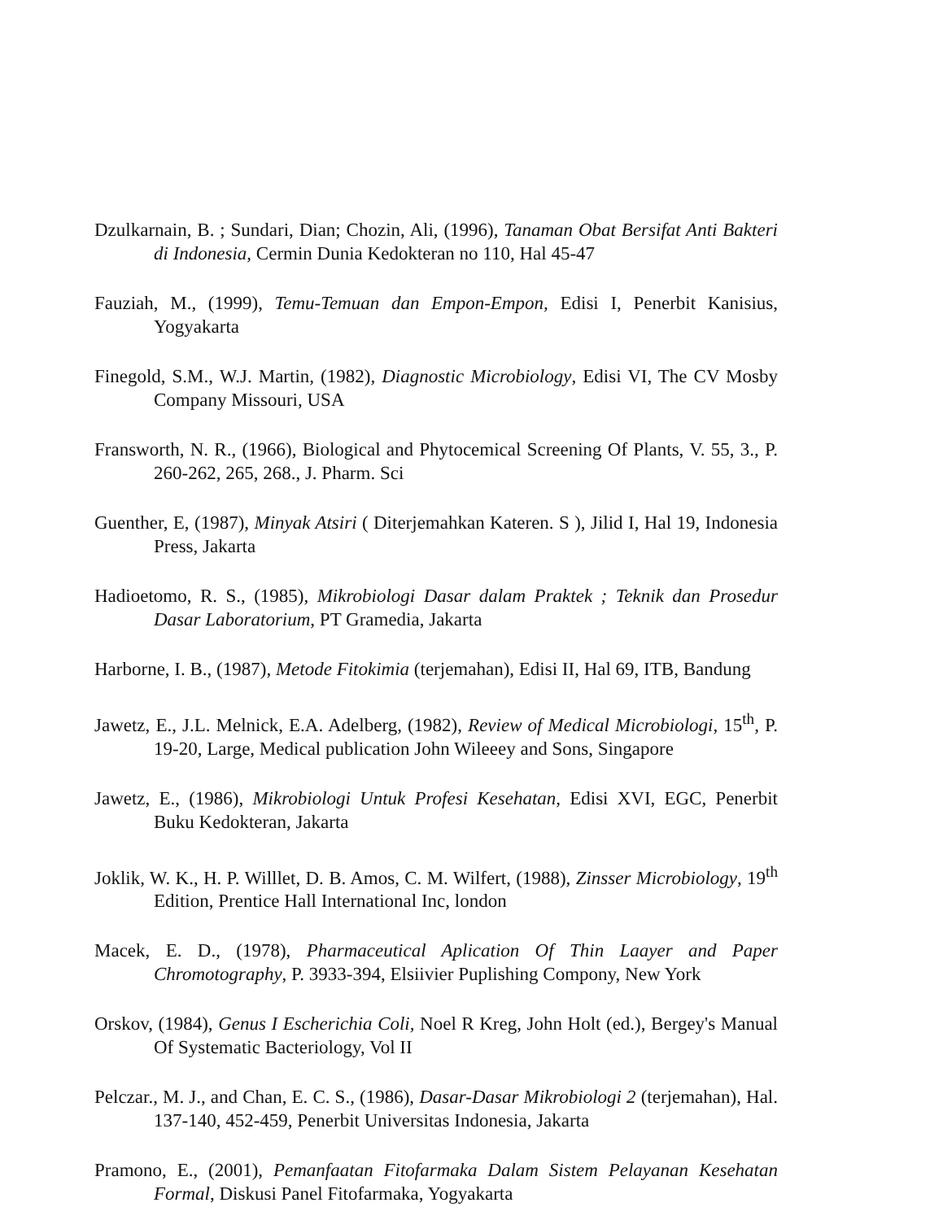Dzulkarnain, B. ; Sundari, Dian; Chozin, Ali, (1996), Tanaman Obat Bersifat Anti Bakteri di Indonesia, Cermin Dunia Kedokteran no 110, Hal 45-47
Fauziah, M., (1999), Temu-Temuan dan Empon-Empon, Edisi I, Penerbit Kanisius, Yogyakarta
Finegold, S.M., W.J. Martin, (1982), Diagnostic Microbiology, Edisi VI, The CV Mosby Company Missouri, USA
Fransworth, N. R., (1966), Biological and Phytocemical Screening Of Plants, V. 55, 3., P. 260-262, 265, 268., J. Pharm. Sci
Guenther, E, (1987), Minyak Atsiri ( Diterjemahkan Kateren. S ), Jilid I, Hal 19, Indonesia Press, Jakarta
Hadioetomo, R. S., (1985), Mikrobiologi Dasar dalam Praktek ; Teknik dan Prosedur Dasar Laboratorium, PT Gramedia, Jakarta
Harborne, I. B., (1987), Metode Fitokimia (terjemahan), Edisi II, Hal 69, ITB, Bandung
Jawetz, E., J.L. Melnick, E.A. Adelberg, (1982), Review of Medical Microbiologi, 15<sup>th</sup>, P. 19-20, Large, Medical publication John Wileeey and Sons, Singapore
Jawetz, E., (1986), Mikrobiologi Untuk Profesi Kesehatan, Edisi XVI, EGC, Penerbit Buku Kedokteran, Jakarta
Joklik, W. K., H. P. Willlet, D. B. Amos, C. M. Wilfert, (1988), Zinsser Microbiology, 19<sup>th</sup> Edition, Prentice Hall International Inc, london
Macek, E. D., (1978), Pharmaceutical Aplication Of Thin Laayer and Paper Chromotography, P. 3933-394, Elsiivier Puplishing Compony, New York
Orskov, (1984), Genus I Escherichia Coli, Noel R Kreg, John Holt (ed.), Bergey's Manual Of Systematic Bacteriology, Vol II
Pelczar., M. J., and Chan, E. C. S., (1986), Dasar-Dasar Mikrobiologi 2 (terjemahan), Hal. 137-140, 452-459, Penerbit Universitas Indonesia, Jakarta
Pramono, E., (2001), Pemanfaatan Fitofarmaka Dalam Sistem Pelayanan Kesehatan Formal, Diskusi Panel Fitofarmaka, Yogyakarta